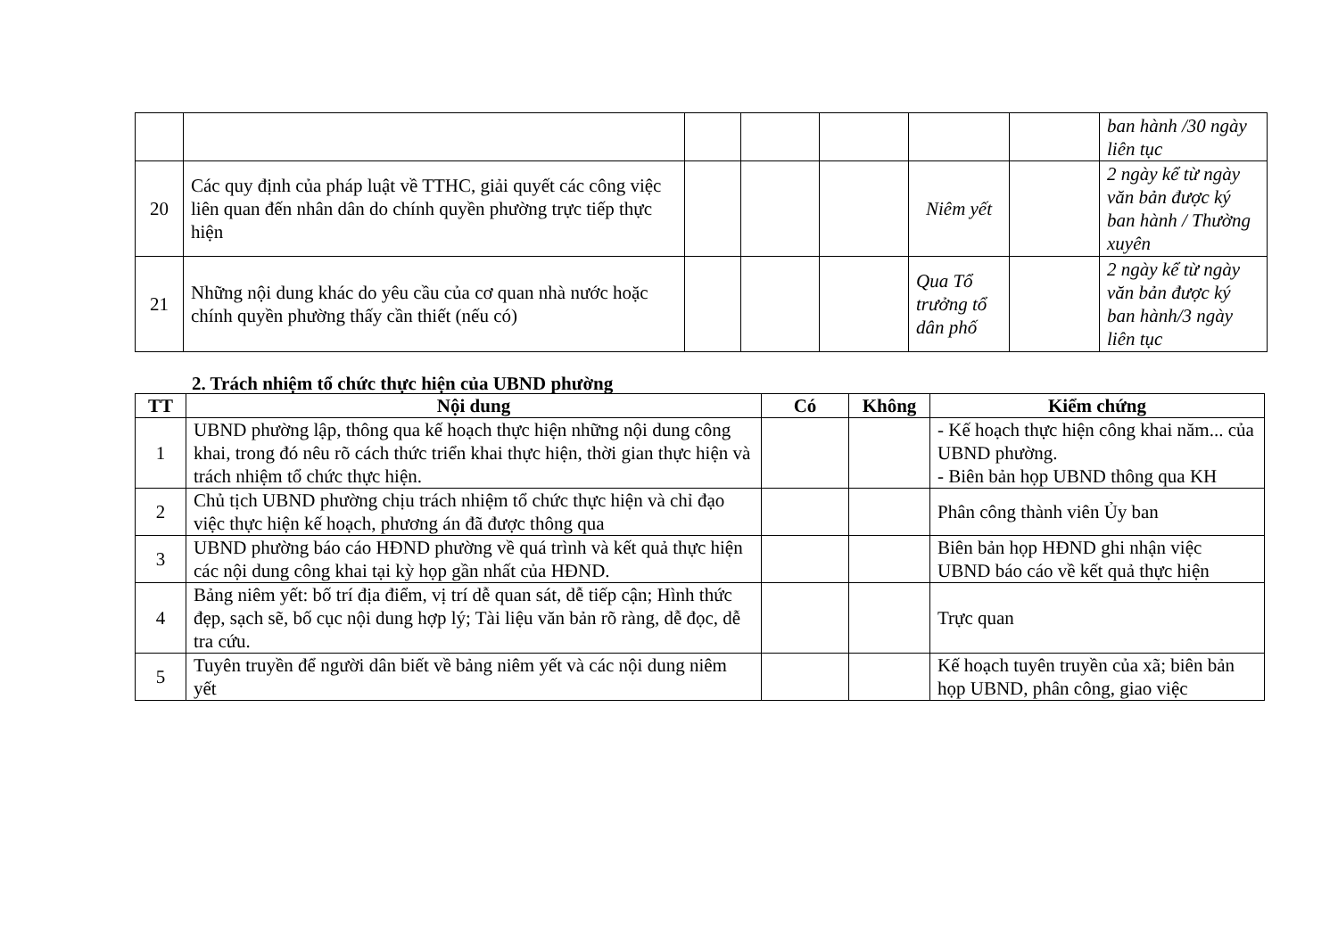| | | | | | | | ban hành /30 ngày liên tục |
| 20 | Các quy định của pháp luật về TTHC, giải quyết các công việc liên quan đến nhân dân do chính quyền phường trực tiếp thực hiện | | | | Niêm yết | | 2 ngày kể từ ngày văn bản được ký ban hành / Thường xuyên |
| 21 | Những nội dung khác do yêu cầu của cơ quan nhà nước hoặc chính quyền phường thấy cần thiết (nếu có) | | | | Qua Tổ trưởng tổ dân phố | | 2 ngày kể từ ngày văn bản được ký ban hành/3 ngày liên tục |
2. Trách nhiệm tổ chức thực hiện của UBND phường
| TT | Nội dung | Có | Không | Kiểm chứng |
| --- | --- | --- | --- | --- |
| 1 | UBND phường lập, thông qua kế hoạch thực hiện những nội dung công khai, trong đó nêu rõ cách thức triển khai thực hiện, thời gian thực hiện và trách nhiệm tổ chức thực hiện. | | | - Kế hoạch thực hiện công khai năm... của UBND phường. - Biên bản họp UBND thông qua KH |
| 2 | Chủ tịch UBND phường chịu trách nhiệm tổ chức thực hiện và chỉ đạo việc thực hiện kế hoạch, phương án đã được thông qua | | | Phân công thành viên Ủy ban |
| 3 | UBND phường báo cáo HĐND phường về quá trình và kết quả thực hiện các nội dung công khai tại kỳ họp gần nhất của HĐND. | | | Biên bản họp HĐND ghi nhận việc UBND báo cáo về kết quả thực hiện |
| 4 | Bảng niêm yết: bố trí địa điểm, vị trí dễ quan sát, dễ tiếp cận; Hình thức đẹp, sạch sẽ, bố cục nội dung hợp lý; Tài liệu văn bản rõ ràng, dễ đọc, dễ tra cứu. | | | Trực quan |
| 5 | Tuyên truyền để người dân biết về bảng niêm yết và các nội dung niêm yết | | | Kế hoạch tuyên truyền của xã; biên bản họp UBND, phân công, giao việc |